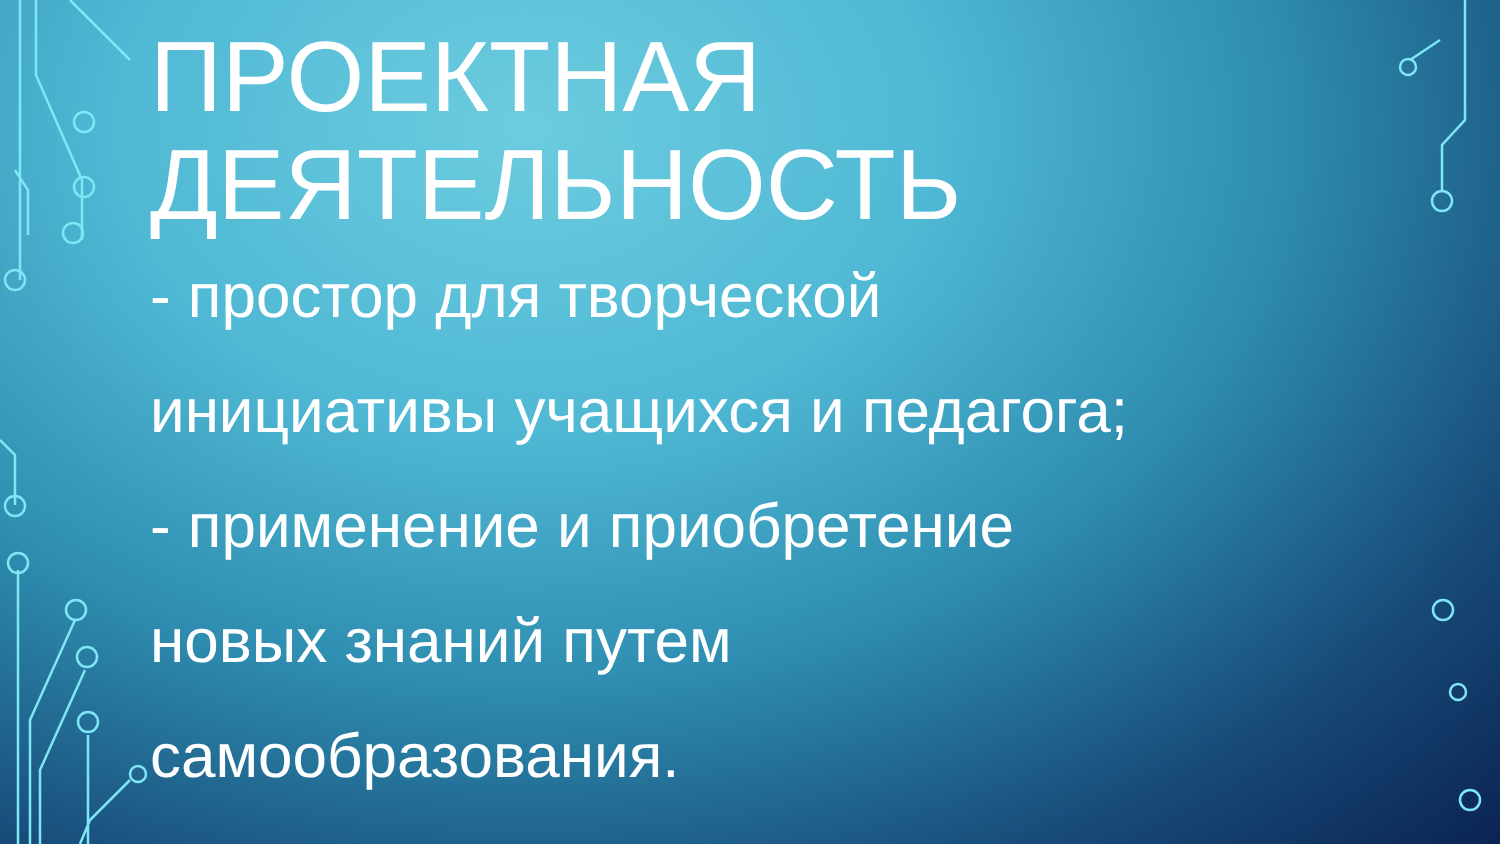ПРОЕКТНАЯ
ДЕЯТЕЛЬНОСТЬ
- простор для творческой
инициативы учащихся и педагога;
- применение и приобретение
новых знаний путем
самообразования.